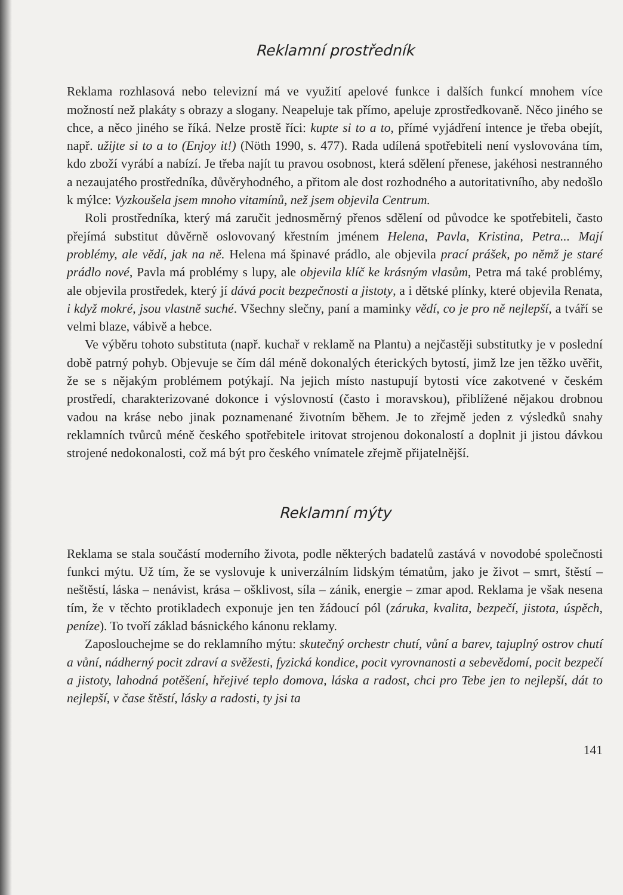Reklamní prostředník
Reklama rozhlasová nebo televizní má ve využití apelové funkce i dalších funkcí mnohem více možností než plakáty s obrazy a slogany. Neapeluje tak přímo, apeluje zprostředkovaně. Něco jiného se chce, a něco jiného se říká. Nelze prostě říci: kupte si to a to, přímé vyjádření intence je třeba obejít, např. užijte si to a to (Enjoy it!) (Nöth 1990, s. 477). Rada udílená spotřebiteli není vyslovována tím, kdo zboží vyrábí a nabízí. Je třeba najít tu pravou osobnost, která sdělení přenese, jakéhosi nestranného a nezaujatého prostředníka, důvěryhodného, a přitom ale dost rozhodného a autoritativního, aby nedošlo k mýlce: Vyzkoušela jsem mnoho vitamínů, než jsem objevila Centrum.
Roli prostředníka, který má zaručit jednosměrný přenos sdělení od původce ke spotřebiteli, často přejímá substitut důvěrně oslovovaný křestním jménem Helena, Pavla, Kristina, Petra... Mají problémy, ale vědí, jak na ně. Helena má špinavé prádlo, ale objevila prací prášek, po němž je staré prádlo nové, Pavla má problémy s lupy, ale objevila klíč ke krásným vlasům, Petra má také problémy, ale objevila prostředek, který jí dává pocit bezpečnosti a jistoty, a i dětské plínky, které objevila Renata, i když mokré, jsou vlastně suché. Všechny slečny, paní a maminky vědí, co je pro ně nejlepší, a tváří se velmi blaze, vábivě a hebce.
Ve výběru tohoto substituta (např. kuchař v reklamě na Plantu) a nejčastěji substitutky je v poslední době patrný pohyb. Objevuje se čím dál méně dokonalých éterických bytostí, jimž lze jen těžko uvěřit, že se s nějakým problémem potýkají. Na jejich místo nastupují bytosti více zakotvené v českém prostředí, charakterizované dokonce i výslovností (často i moravskou), přiblížené nějakou drobnou vadou na kráse nebo jinak poznamenané životním během. Je to zřejmě jeden z výsledků snahy reklamních tvůrců méně českého spotřebitele iritovat strojenou dokonalostí a doplnit ji jistou dávkou strojené nedokonalosti, což má být pro českého vnímatele zřejmě přijatelnější.
Reklamní mýty
Reklama se stala součástí moderního života, podle některých badatelů zastává v novodobé společnosti funkci mýtu. Už tím, že se vyslovuje k univerzálním lidským tématům, jako je život – smrt, štěstí – neštěstí, láska – nenávist, krása – ošklivost, síla – zánik, energie – zmar apod. Reklama je však nesena tím, že v těchto protikladech exponuje jen ten žádoucí pól (záruka, kvalita, bezpečí, jistota, úspěch, peníze). To tvoří základ básnického kánonu reklamy.
Zaposlouchejme se do reklamního mýtu: skutečný orchestr chutí, vůní a barev, tajuplný ostrov chutí a vůní, nádherný pocit zdraví a svěžesti, fyzická kondice, pocit vyrovnanosti a sebevědomí, pocit bezpečí a jistoty, lahodná potěšení, hřejivé teplo domova, láska a radost, chci pro Tebe jen to nejlepší, dát to nejlepší, v čase štěstí, lásky a radosti, ty jsi ta
141